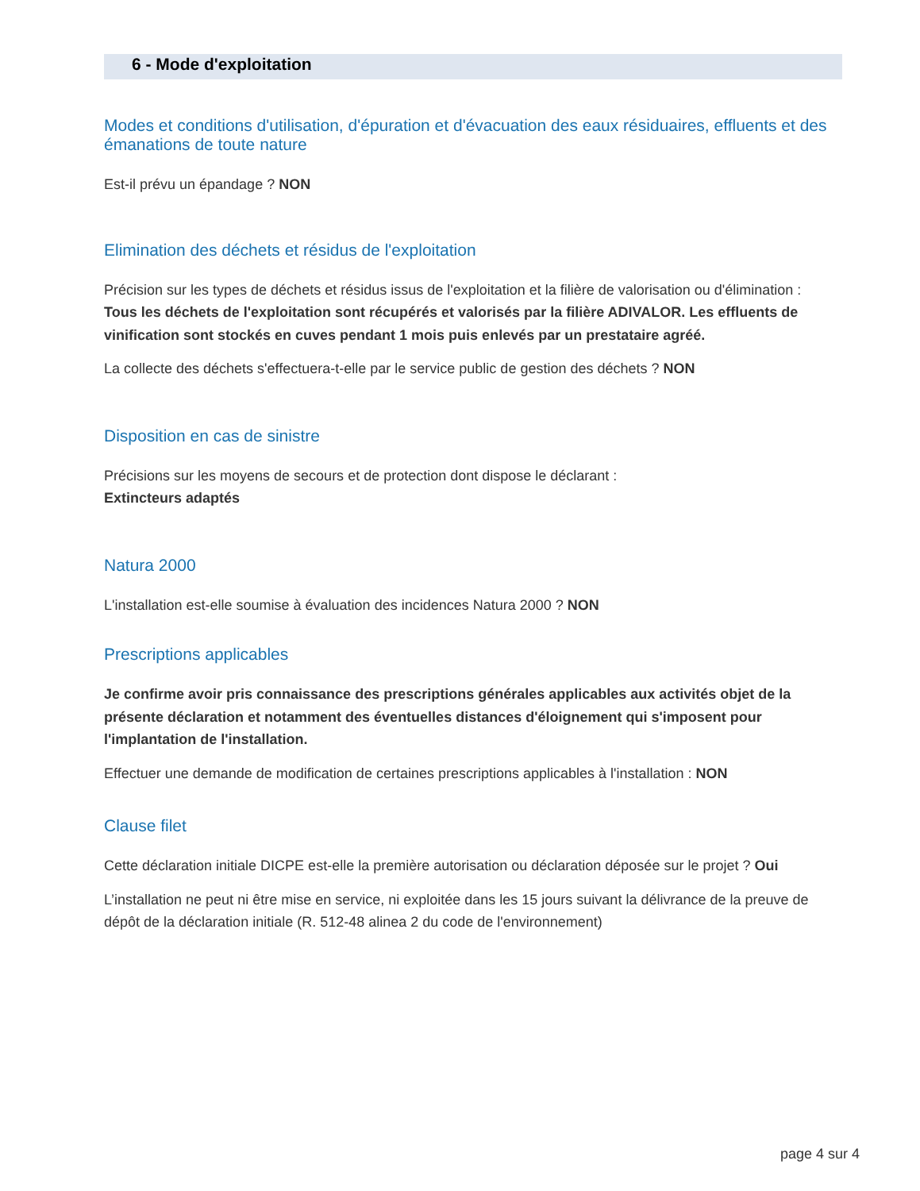6 - Mode d'exploitation
Modes et conditions d'utilisation, d'épuration et d'évacuation des eaux résiduaires, effluents et des émanations de toute nature
Est-il prévu un épandage ? NON
Elimination des déchets et résidus de l'exploitation
Précision sur les types de déchets et résidus issus de l'exploitation et la filière de valorisation ou d'élimination :
Tous les déchets de l'exploitation sont récupérés et valorisés par la filière ADIVALOR. Les effluents de vinification sont stockés en cuves pendant 1 mois puis enlevés par un prestataire agréé.
La collecte des déchets s'effectuera-t-elle par le service public de gestion des déchets ? NON
Disposition en cas de sinistre
Précisions sur les moyens de secours et de protection dont dispose le déclarant :
Extincteurs adaptés
Natura 2000
L'installation est-elle soumise à évaluation des incidences Natura 2000 ? NON
Prescriptions applicables
Je confirme avoir pris connaissance des prescriptions générales applicables aux activités objet de la présente déclaration et notamment des éventuelles distances d'éloignement qui s'imposent pour l'implantation de l'installation.
Effectuer une demande de modification de certaines prescriptions applicables à l'installation : NON
Clause filet
Cette déclaration initiale DICPE est-elle la première autorisation ou déclaration déposée sur le projet ? Oui
L’installation ne peut ni être mise en service, ni exploitée dans les 15 jours suivant la délivrance de la preuve de dépôt de la déclaration initiale (R. 512-48 alinea 2 du code de l'environnement)
page 4 sur 4